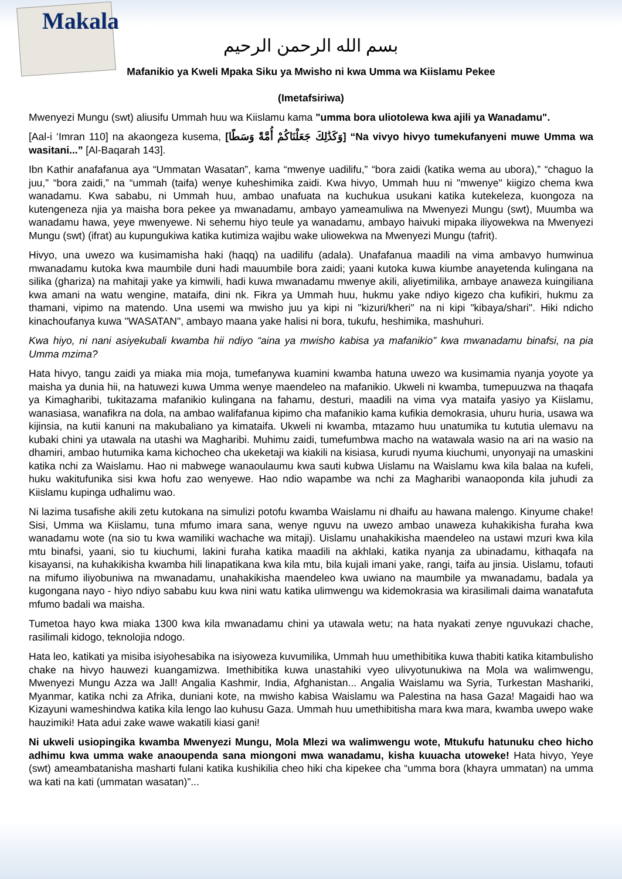Makala
بسم الله الرحمن الرحيم
Mafanikio ya Kweli Mpaka Siku ya Mwisho ni kwa Umma wa Kiislamu Pekee
(Imetafsiriwa)
Mwenyezi Mungu (swt) aliusifu Ummah huu wa Kiislamu kama "umma bora uliotolewa kwa ajili ya Wanadamu".
[Aal-i ‘Imran 110] na akaongeza kusema, [وَكَذَٰلِكَ جَعَلْنَاكُمْ أُمَّةً وَسَطًا] “Na vivyo hivyo tumekufanyeni muwe Umma wa wasitani...” [Al-Baqarah 143].
Ibn Kathir anafafanua aya “Ummatan Wasatan”, kama “mwenye uadilifu,” “bora zaidi (katika wema au ubora),” “chaguo la juu,” “bora zaidi,” na “ummah (taifa) wenye kuheshimika zaidi. Kwa hivyo, Ummah huu ni "mwenye" kiigizo chema kwa wanadamu. Kwa sababu, ni Ummah huu, ambao unafuata na kuchukua usukani katika kutekeleza, kuongoza na kutengeneza njia ya maisha bora pekee ya mwanadamu, ambayo yameamuliwa na Mwenyezi Mungu (swt), Muumba wa wanadamu hawa, yeye mwenyewe. Ni sehemu hiyo teule ya wanadamu, ambayo haivuki mipaka iliyowekwa na Mwenyezi Mungu (swt) (ifrat) au kupungukiwa katika kutimiza wajibu wake uliowekwa na Mwenyezi Mungu (tafrit).
Hivyo, una uwezo wa kusimamisha haki (haqq) na uadilifu (adala). Unafafanua maadili na vima ambavyo humwinua mwanadamu kutoka kwa maumbile duni hadi mauumbile bora zaidi; yaani kutoka kuwa kiumbe anayetenda kulingana na silika (ghariza) na mahitaji yake ya kimwili, hadi kuwa mwanadamu mwenye akili, aliyetimilika, ambaye anaweza kuingiliana kwa amani na watu wengine, mataifa, dini nk. Fikra ya Ummah huu, hukmu yake ndiyo kigezo cha kufikiri, hukmu za thamani, vipimo na matendo. Una usemi wa mwisho juu ya kipi ni "kizuri/kheri" na ni kipi "kibaya/shari". Hiki ndicho kinachoufanya kuwa "WASATAN", ambayo maana yake halisi ni bora, tukufu, heshimika, mashuhuri.
Kwa hiyo, ni nani asiyekubali kwamba hii ndiyo “aina ya mwisho kabisa ya mafanikio” kwa mwanadamu binafsi, na pia Umma mzima?
Hata hivyo, tangu zaidi ya miaka mia moja, tumefanywa kuamini kwamba hatuna uwezo wa kusimamia nyanja yoyote ya maisha ya dunia hii, na hatuwezi kuwa Umma wenye maendeleo na mafanikio. Ukweli ni kwamba, tumepuuzwa na thaqafa ya Kimagharibi, tukitazama mafanikio kulingana na fahamu, desturi, maadili na vima vya mataifa yasiyo ya Kiislamu, wanasiasa, wanafikra na dola, na ambao walifafanua kipimo cha mafanikio kama kufikia demokrasia, uhuru huria, usawa wa kijinsia, na kutii kanuni na makubaliano ya kimataifa. Ukweli ni kwamba, mtazamo huu unatumika tu kututia ulemavu na kubaki chini ya utawala na utashi wa Magharibi. Muhimu zaidi, tumefumbwa macho na watawala wasio na ari na wasio na dhamiri, ambao hutumika kama kichocheo cha ukeketaji wa kiakili na kisiasa, kurudi nyuma kiuchumi, unyonyaji na umaskini katika nchi za Waislamu. Hao ni mabwege wanaoulaumu kwa sauti kubwa Uislamu na Waislamu kwa kila balaa na kufeli, huku wakitufunika sisi kwa hofu zao wenyewe. Hao ndio wapambe wa nchi za Magharibi wanaoponda kila juhudi za Kiislamu kupinga udhalimu wao.
Ni lazima tusafishe akili zetu kutokana na simulizi potofu kwamba Waislamu ni dhaifu au hawana malengo. Kinyume chake! Sisi, Umma wa Kiislamu, tuna mfumo imara sana, wenye nguvu na uwezo ambao unaweza kuhakikisha furaha kwa wanadamu wote (na sio tu kwa wamiliki wachache wa mitaji). Uislamu unahakikisha maendeleo na ustawi mzuri kwa kila mtu binafsi, yaani, sio tu kiuchumi, lakini furaha katika maadili na akhlaki, katika nyanja za ubinadamu, kithaqafa na kisayansi, na kuhakikisha kwamba hili linapatikana kwa kila mtu, bila kujali imani yake, rangi, taifa au jinsia. Uislamu, tofauti na mifumo iliyobuniwa na mwanadamu, unahakikisha maendeleo kwa uwiano na maumbile ya mwanadamu, badala ya kugongana nayo - hiyo ndiyo sababu kuu kwa nini watu katika ulimwengu wa kidemokrasia wa kirasilimali daima wanatafuta mfumo badali wa maisha.
Tumetoa hayo kwa miaka 1300 kwa kila mwanadamu chini ya utawala wetu; na hata nyakati zenye nguvukazi chache, rasilimali kidogo, teknolojia ndogo.
Hata leo, katikati ya misiba isiyohesabika na isiyoweza kuvumilika, Ummah huu umethibitika kuwa thabiti katika kitambulisho chake na hivyo hauwezi kuangamizwa. Imethibitika kuwa unastahiki vyeo ulivyotunukiwa na Mola wa walimwengu, Mwenyezi Mungu Azza wa Jall! Angalia Kashmir, India, Afghanistan... Angalia Waislamu wa Syria, Turkestan Mashariki, Myanmar, katika nchi za Afrika, duniani kote, na mwisho kabisa Waislamu wa Palestina na hasa Gaza! Magaidi hao wa Kizayuni wameshindwa katika kila lengo lao kuhusu Gaza. Ummah huu umethibitisha mara kwa mara, kwamba uwepo wake hauzimiki! Hata adui zake wawe wakatili kiasi gani!
Ni ukweli usiopingika kwamba Mwenyezi Mungu, Mola Mlezi wa walimwengu wote, Mtukufu hatunuku cheo hicho adhimu kwa umma wake anaoupenda sana miongoni mwa wanadamu, kisha kuuacha utoweke! Hata hivyo, Yeye (swt) ameambatanisha masharti fulani katika kushikilia cheo hiki cha kipekee cha “umma bora (khayra ummatan) na umma wa kati na kati (ummatan wasatan)”...